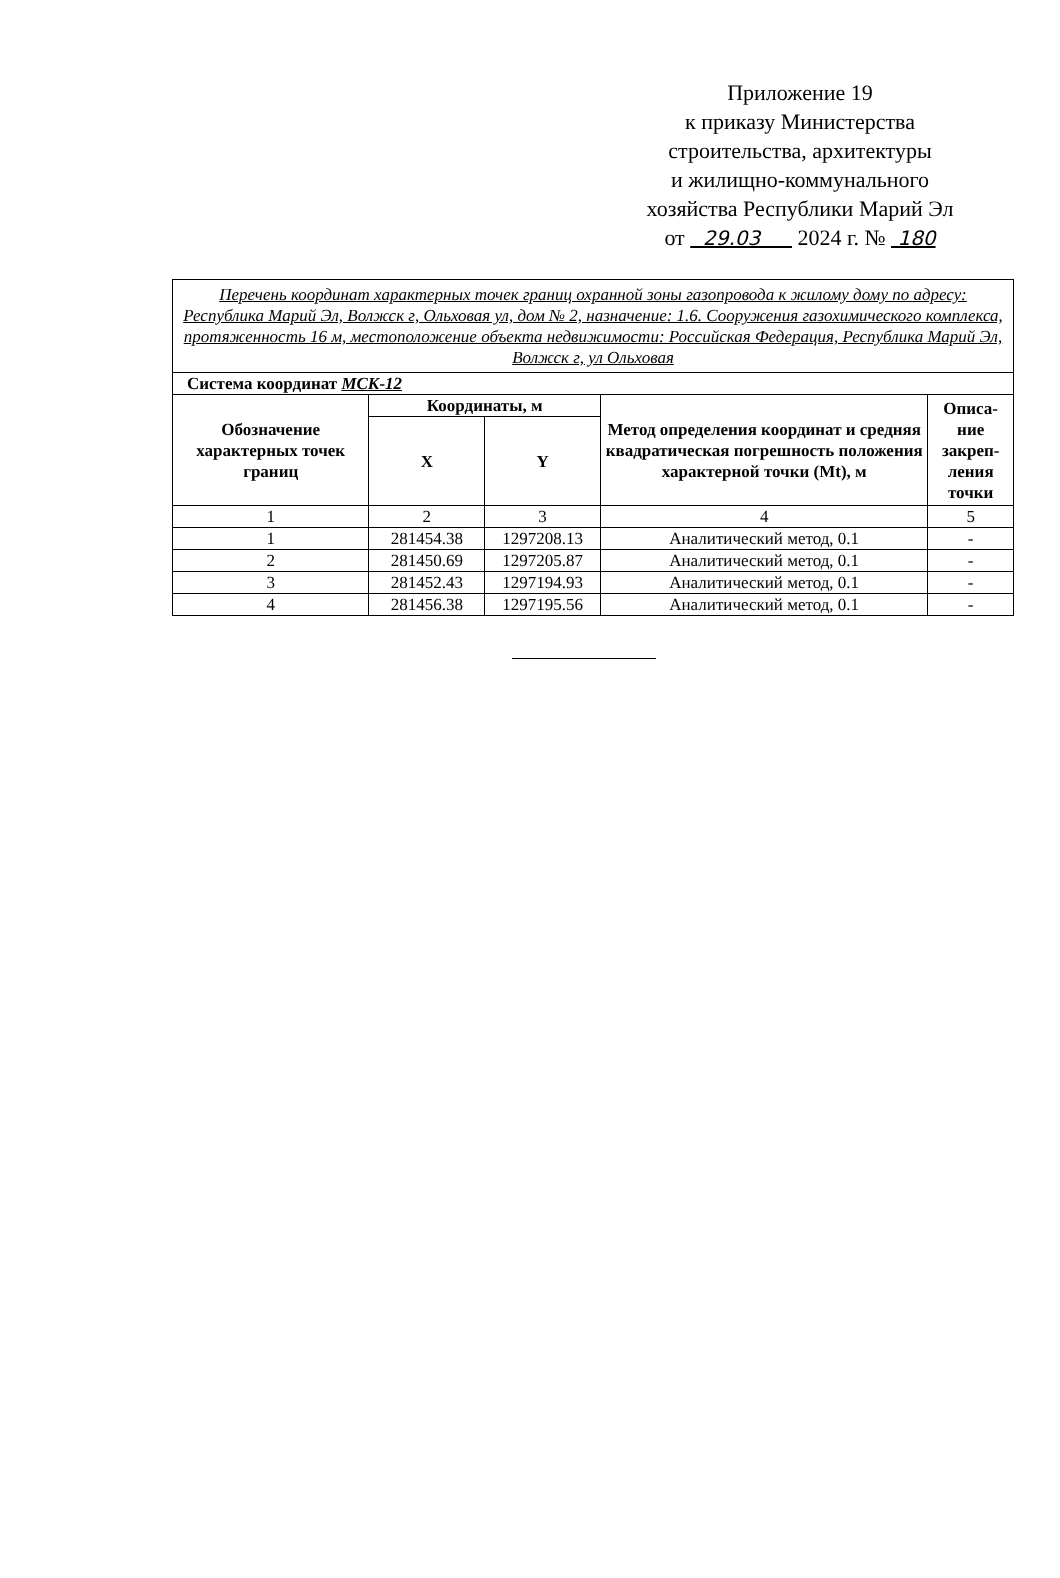Приложение 19
к приказу Министерства
строительства, архитектуры
и жилищно-коммунального
хозяйства Республики Марий Эл
от 29.03 2024 г. № 180
| Перечень координат характерных точек границ охранной зоны газопровода к жилому дому по адресу: Республика Марий Эл, Волжск г, Ольховая ул, дом № 2, назначение: 1.6. Сооружения газохимического комплекса, протяженность 16 м, местоположение объекта недвижимости: Российская Федерация, Республика Марий Эл, Волжск г, ул Ольховая | | | | |
| Система координат МСК-12 | | | | |
| Обозначение характерных точек границ | Координаты, м | | Метод определения координат и средняя квадратическая погрешность положения характерной точки (Mt), м | Описа- ние закреп- ления точки |
| | X | Y | | |
| 1 | 2 | 3 | 4 | 5 |
| 1 | 281454.38 | 1297208.13 | Аналитический метод, 0.1 | - |
| 2 | 281450.69 | 1297205.87 | Аналитический метод, 0.1 | - |
| 3 | 281452.43 | 1297194.93 | Аналитический метод, 0.1 | - |
| 4 | 281456.38 | 1297195.56 | Аналитический метод, 0.1 | - |